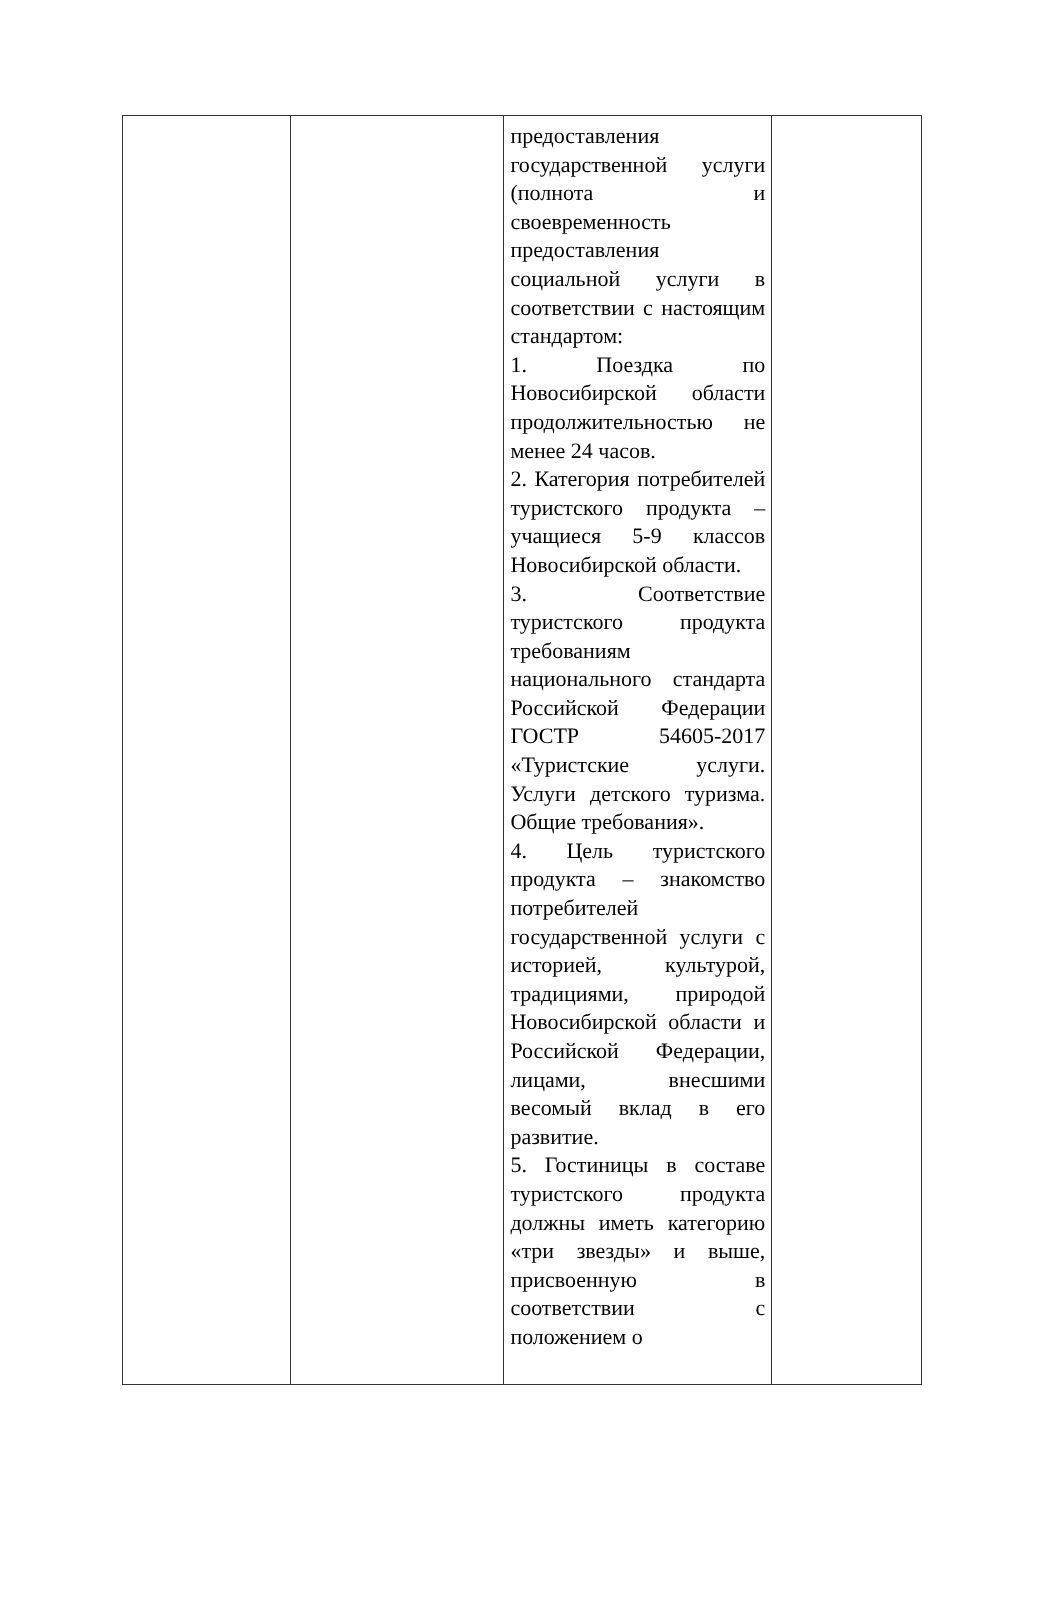| | | предоставления государственной услуги (полнота и своевременность предоставления социальной услуги в соответствии с настоящим стандартом: 1. Поездка по Новосибирской области продолжительностью не менее 24 часов. 2. Категория потребителей туристского продукта – учащиеся 5-9 классов Новосибирской области. 3. Соответствие туристского продукта требованиям национального стандарта Российской Федерации ГОСТР 54605-2017 «Туристские услуги. Услуги детского туризма. Общие требования». 4. Цель туристского продукта – знакомство потребителей государственной услуги с историей, культурой, традициями, природой Новосибирской области и Российской Федерации, лицами, внесшими весомый вклад в его развитие. 5. Гостиницы в составе туристского продукта должны иметь категорию «три звезды» и выше, присвоенную в соответствии с положением о | |